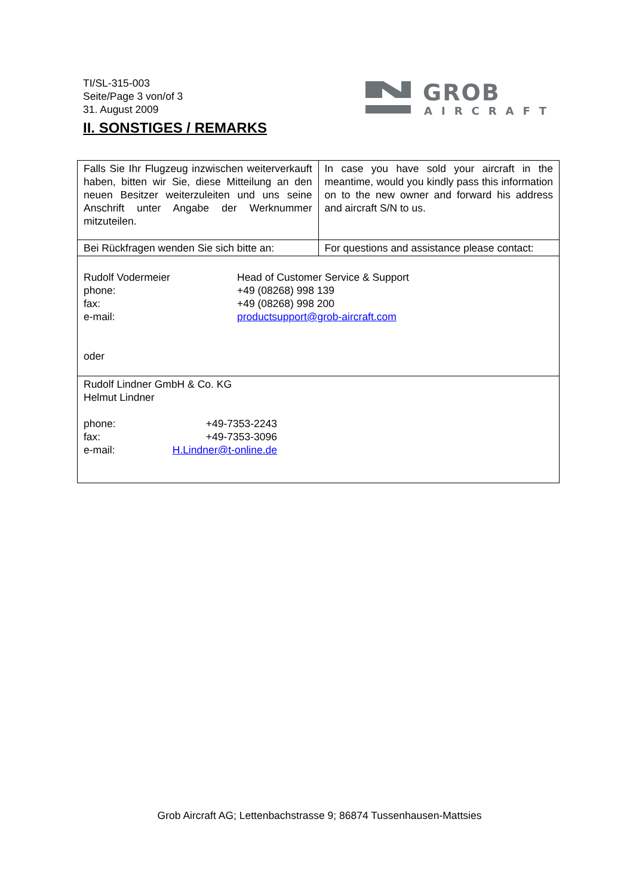TI/SL-315-003
Seite/Page 3 von/of 3
31. August 2009
GROB
AIRCRAFT
II. SONSTIGES / REMARKS
| Falls Sie Ihr Flugzeug inzwischen weiterverkauft haben, bitten wir Sie, diese Mitteilung an den neuen Besitzer weiterzuleiten und uns seine Anschrift unter Angabe der Werknummer mitzuteilen. | In case you have sold your aircraft in the meantime, would you kindly pass this information on to the new owner and forward his address and aircraft S/N to us. |
| Bei Rückfragen wenden Sie sich bitte an: | For questions and assistance please contact: |
| Rudolf Vodermeier Head of Customer Service & Support phone: +49 (08268) 998 139 fax: +49 (08268) 998 200 e-mail: productsupport@grob-aircraft.com oder | |
| Rudolf Lindner GmbH & Co. KG Helmut Lindner phone: +49-7353-2243 fax: +49-7353-3096 e-mail: H.Lindner@t-online.de | |
Grob Aircraft AG; Lettenbachstrasse 9; 86874 Tussenhausen-Mattsies